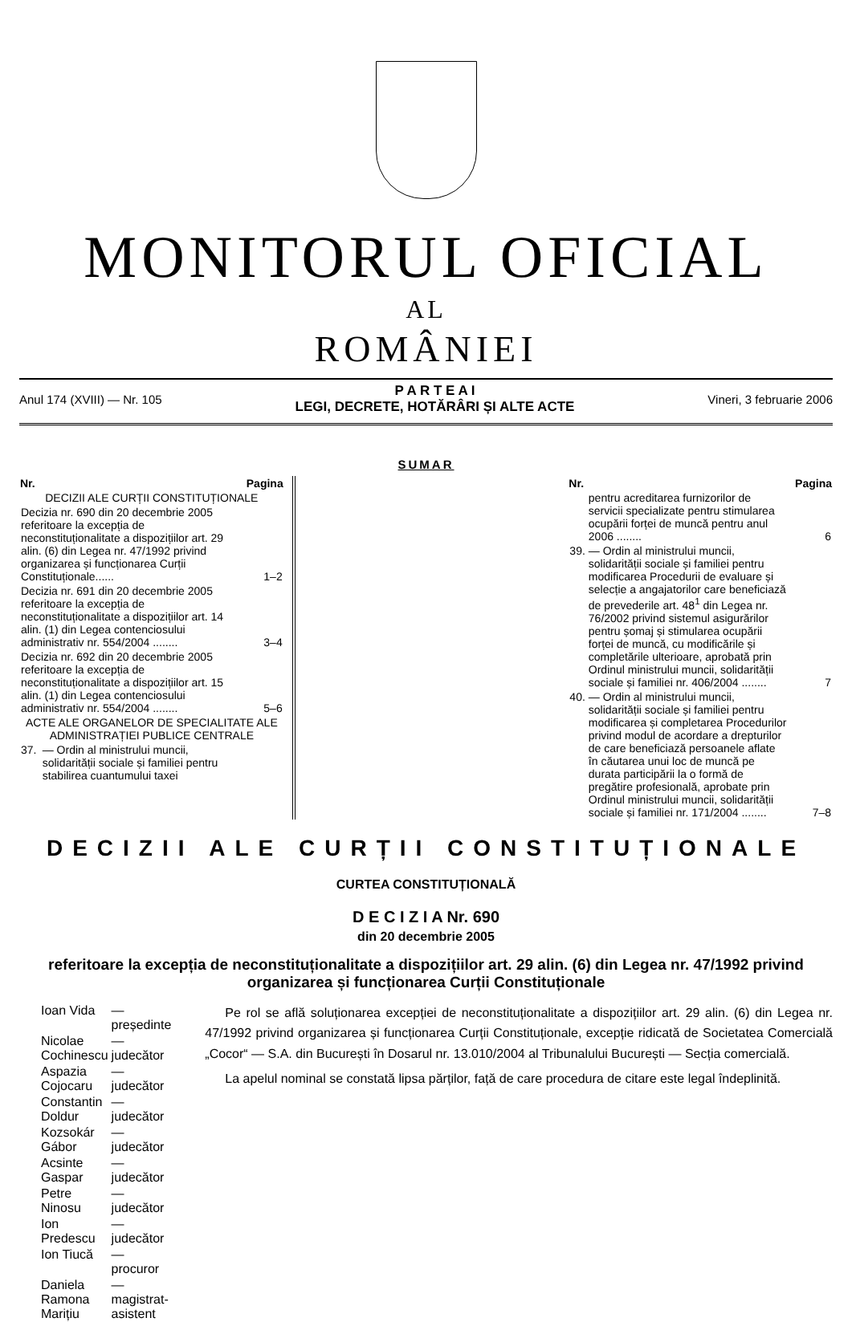MONITORUL OFICIAL
AL
ROMÂNIEI
Anul 174 (XVIII) — Nr. 105
P A R T E A I
LEGI, DECRETE, HOTĂRÂRI ȘI ALTE ACTE
Vineri, 3 februarie 2006
SUMAR
| Nr. | | Pagina |
| --- | --- | --- |
| DECIZII ALE CURȚII CONSTITUȚIONALE | | |
| Decizia nr. 690 din 20 decembrie 2005 referitoare la excepția de neconstituționalitate a dispozițiilor art. 29 alin. (6) din Legea nr. 47/1992 privind organizarea și funcționarea Curții Constituționale...... | | 1–2 |
| Decizia nr. 691 din 20 decembrie 2005 referitoare la excepția de neconstituționalitate a dispozițiilor art. 14 alin. (1) din Legea contenciosului administrativ nr. 554/2004 ........ | | 3–4 |
| Decizia nr. 692 din 20 decembrie 2005 referitoare la excepția de neconstituționalitate a dispozițiilor art. 15 alin. (1) din Legea contenciosului administrativ nr. 554/2004 ........ | | 5–6 |
| ACTE ALE ORGANELOR DE SPECIALITATE ALE ADMINISTRAȚIEI PUBLICE CENTRALE | | |
| 37. | — Ordin al ministrului muncii, solidarității sociale și familiei pentru stabilirea cuantumului taxei | |
| Nr. | | Pagina |
| --- | --- | --- |
| | pentru acreditarea furnizorilor de servicii specializate pentru stimularea ocupării forței de muncă pentru anul 2006 ........ | 6 |
| 39. | — Ordin al ministrului muncii, solidarității sociale și familiei pentru modificarea Procedurii de evaluare și selecție a angajatorilor care beneficiază de prevederile art. 48<sup>1</sup> din Legea nr. 76/2002 privind sistemul asigurărilor pentru șomaj și stimularea ocupării forței de muncă, cu modificările și completările ulterioare, aprobată prin Ordinul ministrului muncii, solidarității sociale și familiei nr. 406/2004 ........ | 7 |
| 40. | — Ordin al ministrului muncii, solidarității sociale și familiei pentru modificarea și completarea Procedurilor privind modul de acordare a drepturilor de care beneficiază persoanele aflate în căutarea unui loc de muncă pe durata participării la o formă de pregătire profesională, aprobate prin Ordinul ministrului muncii, solidarității sociale și familiei nr. 171/2004 ........ | 7–8 |
DECIZII ALE CURȚII CONSTITUȚIONALE
CURTEA CONSTITUȚIONALĂ
D E C I Z I A Nr. 690
din 20 decembrie 2005
referitoare la excepția de neconstituționalitate a dispozițiilor art. 29 alin. (6) din Legea nr. 47/1992 privind organizarea și funcționarea Curții Constituționale
| Ioan Vida | — președinte |
| Nicolae Cochinescu | — judecător |
| Aspazia Cojocaru | — judecător |
| Constantin Doldur | — judecător |
| Kozsokár Gábor | — judecător |
| Acsinte Gaspar | — judecător |
| Petre Ninosu | — judecător |
| Ion Predescu | — judecător |
| Ion Tiucă | — procuror |
| Daniela Ramona Marițiu | — magistrat-asistent |
Pe rol se află soluționarea excepției de neconstituționalitate a dispozițiilor art. 29 alin. (6) din Legea nr. 47/1992 privind organizarea și funcționarea Curții Constituționale, excepție ridicată de Societatea Comercială „Cocor“ — S.A. din București în Dosarul nr. 13.010/2004 al Tribunalului București — Secția comercială.
La apelul nominal se constată lipsa părților, față de care procedura de citare este legal îndeplinită.